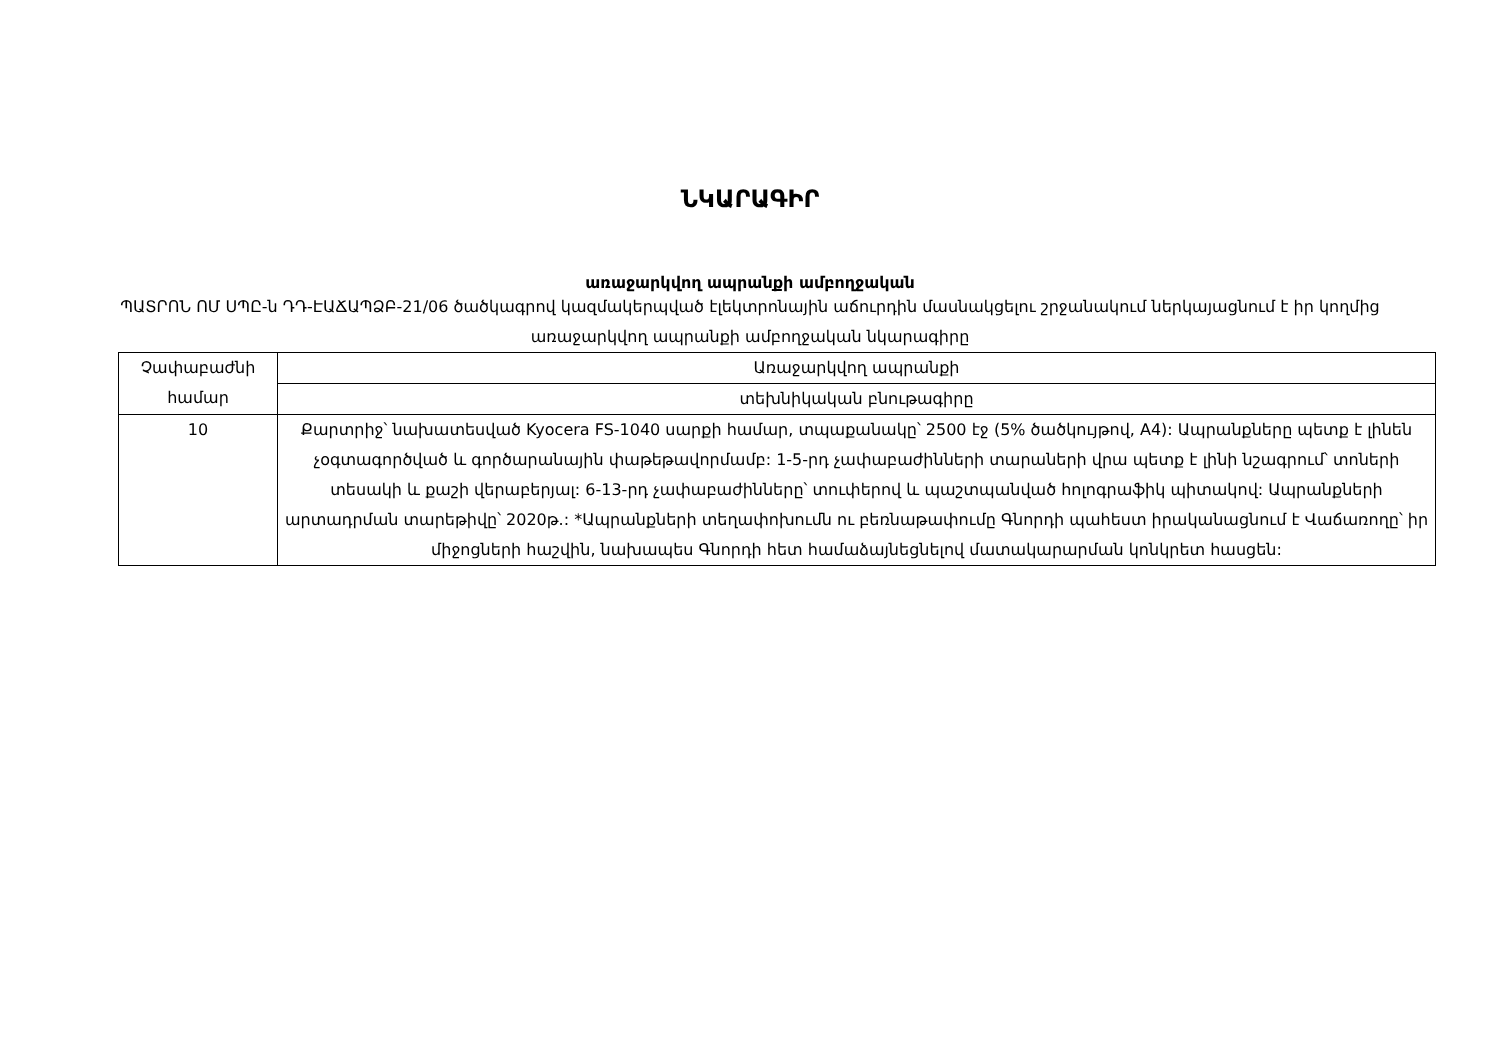ՆԿԱՐԱԳԻՐ
առաջարկվող ապրանքի ամբողջական
ՊԱՏՐՈՆ ՈՄ ՍՊԸ-ն ԴԴ-ԷԱՃԱՊՁԲ-21/06 ծածկագրով կազմակերպված էլեկտրոնային աճուրդին մասնակցելու շրջանակում ներկայացնում է իր կողմից առաջարկվող ապրանքի ամբողջական նկարագիրը
| Չափաբաժնի համար | Առաջարկվող ապրանքի |
| --- | --- |
| | տեխնիկական բնութագիրը |
| 10 | Քարտրիջ՝ նախատեսված Kyocera FS-1040 սարքի համար, տպաքանակը՝ 2500 էջ (5% ծածկույթով, A4): Ապրանքները պետք է լինեն չօգտագործված և գործարանային փաթեթավորմամբ: 1-5-րդ չափաբաժինների տարաների վրա պետք է լինի նշագրում՝ տոների տեսակի և քաշի վերաբերյալ: 6-13-րդ չափաբաժինները՝ տուփերով և պաշտպանված հոլոգրաֆիկ պիտակով: Ապրանքների արտադրման տարեթիվը՝ 2020թ.: *Ապրանքների տեղափոխումն ու բեռնաթափումը Գնորդի պահեստ իրականացնում է Վաճառողը՝ իր միջոցների հաշվին, նախապես Գնորդի հետ համաձայնեցնելով մատակարարման կոնկրետ հասցեն: |